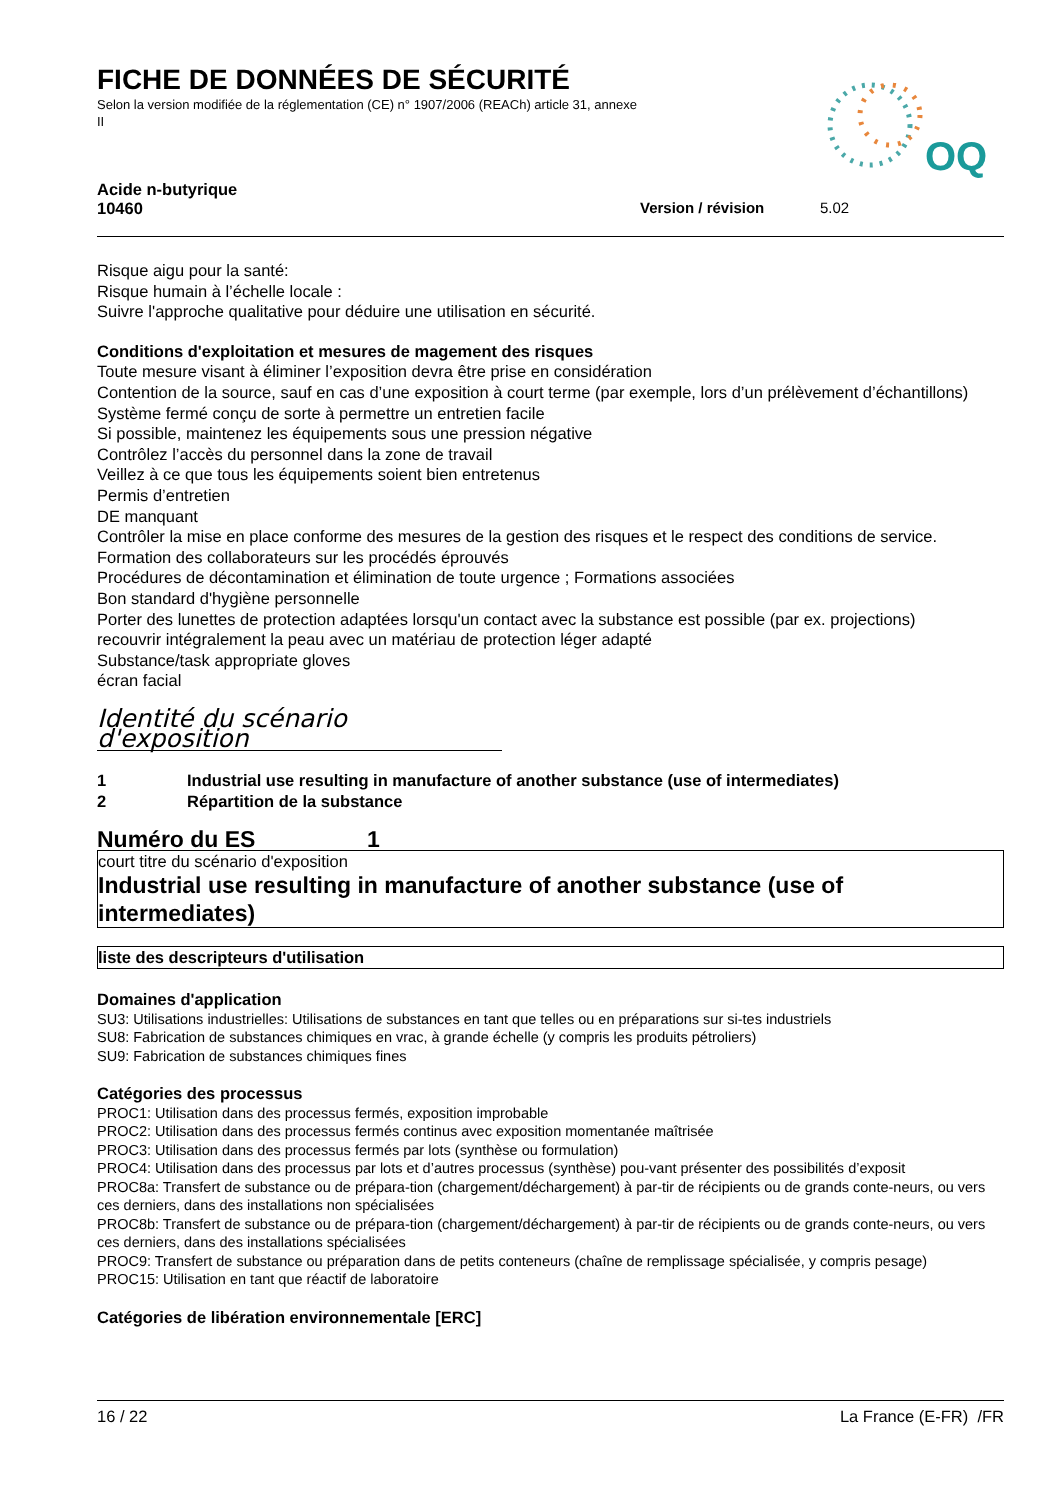FICHE DE DONNÉES DE SÉCURITÉ
Selon la version modifiée de la réglementation (CE) n° 1907/2006 (REACh) article 31, annexe II
OQ
Acide n-butyrique
10460 Version / révision 5.02
Risque aigu pour la santé:
Risque humain à l’échelle locale :
Suivre l'approche qualitative pour déduire une utilisation en sécurité.
Conditions d'exploitation et mesures de magement des risques
Toute mesure visant à éliminer l’exposition devra être prise en considération
Contention de la source, sauf en cas d’une exposition à court terme (par exemple, lors d’un prélèvement d’échantillons)
Système fermé conçu de sorte à permettre un entretien facile
Si possible, maintenez les équipements sous une pression négative
Contrôlez l’accès du personnel dans la zone de travail
Veillez à ce que tous les équipements soient bien entretenus
Permis d’entretien
DE manquant
Contrôler la mise en place conforme des mesures de la gestion des risques et le respect des conditions de service.
Formation des collaborateurs sur les procédés éprouvés
Procédures de décontamination et élimination de toute urgence ; Formations associées
Bon standard d'hygiène personnelle
Porter des lunettes de protection adaptées lorsqu'un contact avec la substance est possible (par ex. projections)
recouvrir intégralement la peau avec un matériau de protection léger adapté
Substance/task appropriate gloves
écran facial
Identité du scénario d'exposition
1 Industrial use resulting in manufacture of another substance (use of intermediates)
2 Répartition de la substance
Numéro du ES 1
court titre du scénario d'exposition
Industrial use resulting in manufacture of another substance (use of intermediates)
liste des descripteurs d'utilisation
Domaines d'application
SU3: Utilisations industrielles: Utilisations de substances en tant que telles ou en préparations sur si-tes industriels
SU8: Fabrication de substances chimiques en vrac, à grande échelle (y compris les produits pétroliers)
SU9: Fabrication de substances chimiques fines
Catégories des processus
PROC1: Utilisation dans des processus fermés, exposition improbable
PROC2: Utilisation dans des processus fermés continus avec exposition momentanée maîtrisée
PROC3: Utilisation dans des processus fermés par lots (synthèse ou formulation)
PROC4: Utilisation dans des processus par lots et d’autres processus (synthèse) pou-vant présenter des possibilités d’exposit
PROC8a: Transfert de substance ou de prépara-tion (chargement/déchargement) à par-tir de récipients ou de grands conte-neurs, ou vers ces derniers, dans des installations non spécialisées
PROC8b: Transfert de substance ou de prépara-tion (chargement/déchargement) à par-tir de récipients ou de grands conte-neurs, ou vers ces derniers, dans des installations spécialisées
PROC9: Transfert de substance ou préparation dans de petits conteneurs (chaîne de remplissage spécialisée, y compris pesage)
PROC15: Utilisation en tant que réactif de laboratoire
Catégories de libération environnementale [ERC]
16 / 22 La France (E-FR) /FR